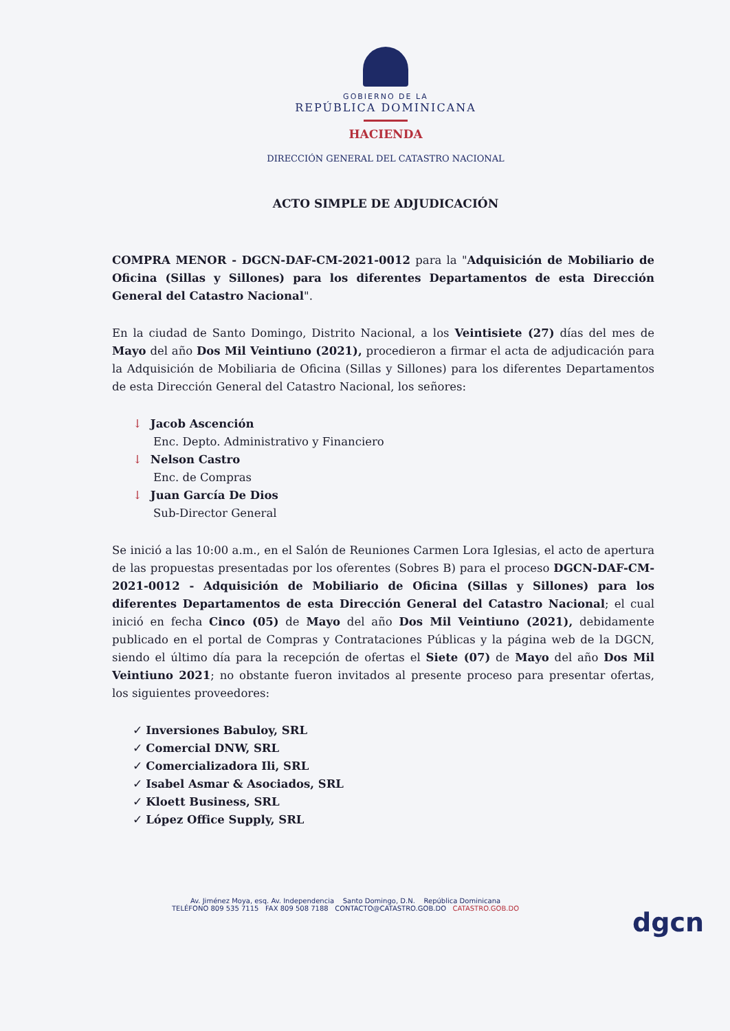GOBIERNO DE LA
REPÚBLICA DOMINICANA
HACIENDA
DIRECCIÓN GENERAL DEL CATASTRO NACIONAL
ACTO SIMPLE DE ADJUDICACIÓN
COMPRA MENOR - DGCN-DAF-CM-2021-0012 para la "Adquisición de Mobiliario de Oficina (Sillas y Sillones) para los diferentes Departamentos de esta Dirección General del Catastro Nacional".
En la ciudad de Santo Domingo, Distrito Nacional, a los Veintisiete (27) días del mes de Mayo del año Dos Mil Veintiuno (2021), procedieron a firmar el acta de adjudicación para la Adquisición de Mobiliaria de Oficina (Sillas y Sillones) para los diferentes Departamentos de esta Dirección General del Catastro Nacional, los señores:
↓ Jacob Ascención
Enc. Depto. Administrativo y Financiero
↓ Nelson Castro
Enc. de Compras
↓ Juan García De Dios
Sub-Director General
Se inició a las 10:00 a.m., en el Salón de Reuniones Carmen Lora Iglesias, el acto de apertura de las propuestas presentadas por los oferentes (Sobres B) para el proceso DGCN-DAF-CM-2021-0012 - Adquisición de Mobiliario de Oficina (Sillas y Sillones) para los diferentes Departamentos de esta Dirección General del Catastro Nacional; el cual inició en fecha Cinco (05) de Mayo del año Dos Mil Veintiuno (2021), debidamente publicado en el portal de Compras y Contrataciones Públicas y la página web de la DGCN, siendo el último día para la recepción de ofertas el Siete (07) de Mayo del año Dos Mil Veintiuno 2021; no obstante fueron invitados al presente proceso para presentar ofertas, los siguientes proveedores:
✓ Inversiones Babuloy, SRL
✓ Comercial DNW, SRL
✓ Comercializadora Ili, SRL
✓ Isabel Asmar & Asociados, SRL
✓ Kloett Business, SRL
✓ López Office Supply, SRL
Av. Jiménez Moya, esq. Av. Independencia Santo Domingo, D.N. República Dominicana
TELÉFONO 809 535 7115 FAX 809 508 7188 CONTACTO@CATASTRO.GOB.DO CATASTRO.GOB.DO
dgcn